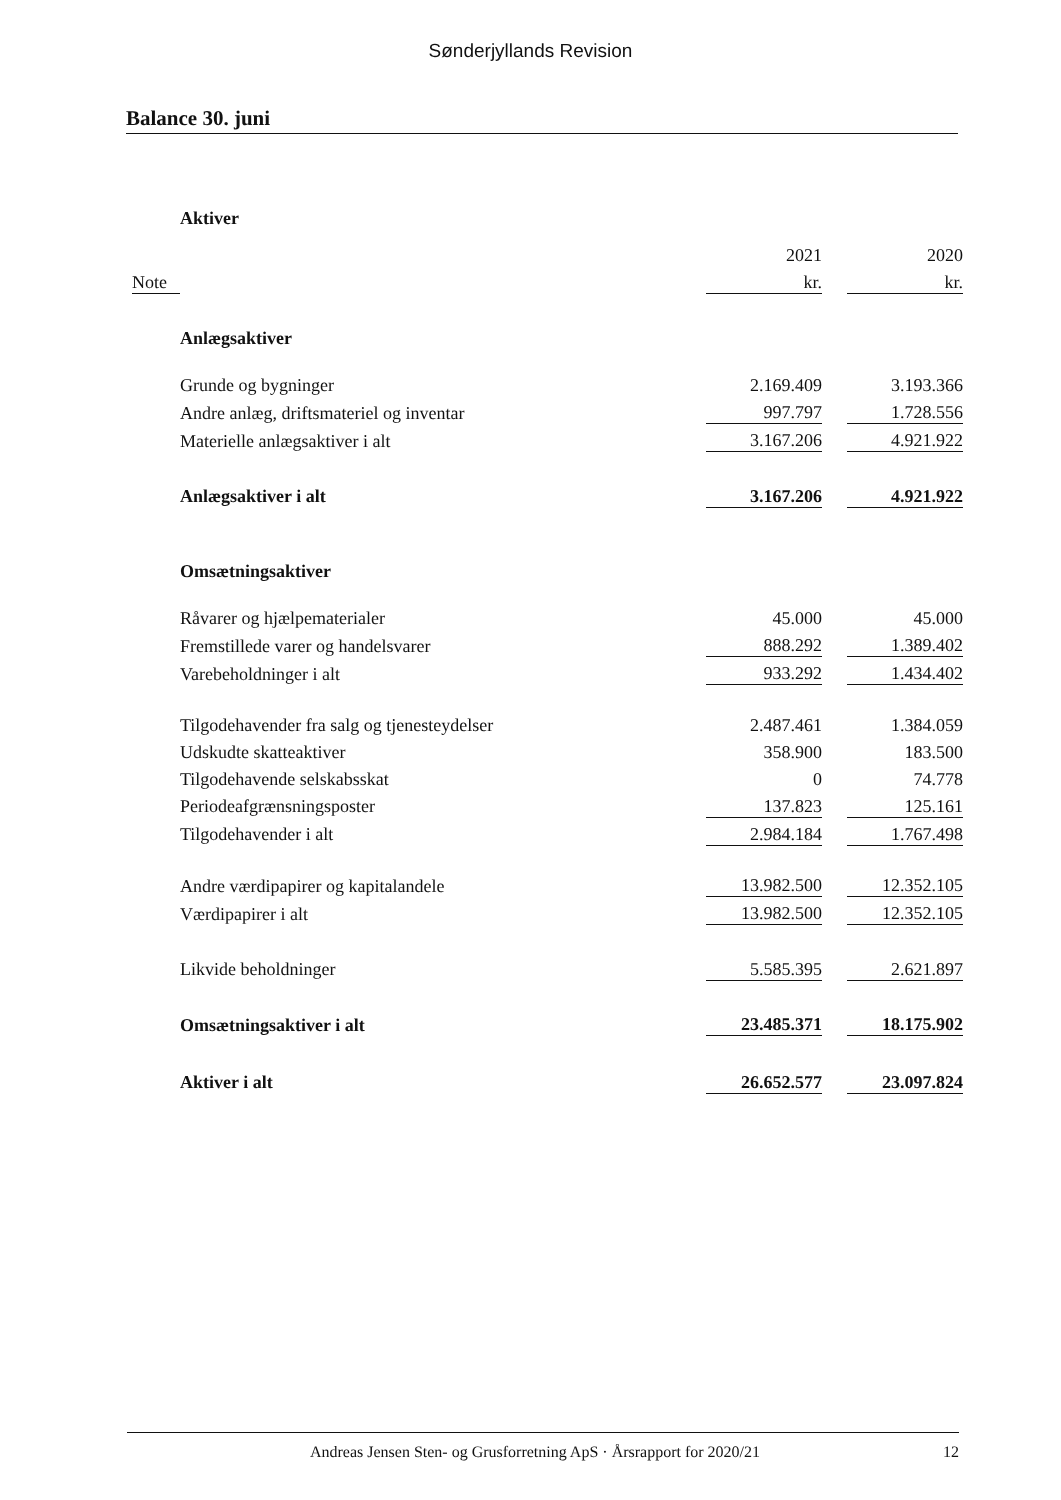Sønderjyllands Revision
Balance 30. juni
| | Aktiver | | | |
| | | 2021 | | 2020 |
| Note | | kr. | | kr. |
| | Anlægsaktiver | | | |
| | Grunde og bygninger | 2.169.409 | | 3.193.366 |
| | Andre anlæg, driftsmateriel og inventar | 997.797 | | 1.728.556 |
| | Materielle anlægsaktiver i alt | 3.167.206 | | 4.921.922 |
| | Anlægsaktiver i alt | 3.167.206 | | 4.921.922 |
| | Omsætningsaktiver | | | |
| | Råvarer og hjælpematerialer | 45.000 | | 45.000 |
| | Fremstillede varer og handelsvarer | 888.292 | | 1.389.402 |
| | Varebeholdninger i alt | 933.292 | | 1.434.402 |
| | Tilgodehavender fra salg og tjenesteydelser | 2.487.461 | | 1.384.059 |
| | Udskudte skatteaktiver | 358.900 | | 183.500 |
| | Tilgodehavende selskabsskat | 0 | | 74.778 |
| | Periodeafgrænsningsposter | 137.823 | | 125.161 |
| | Tilgodehavender i alt | 2.984.184 | | 1.767.498 |
| | Andre værdipapirer og kapitalandele | 13.982.500 | | 12.352.105 |
| | Værdipapirer i alt | 13.982.500 | | 12.352.105 |
| | Likvide beholdninger | 5.585.395 | | 2.621.897 |
| | Omsætningsaktiver i alt | 23.485.371 | | 18.175.902 |
| | Aktiver i alt | 26.652.577 | | 23.097.824 |
Andreas Jensen Sten- og Grusforretning ApS · Årsrapport for 2020/21 12